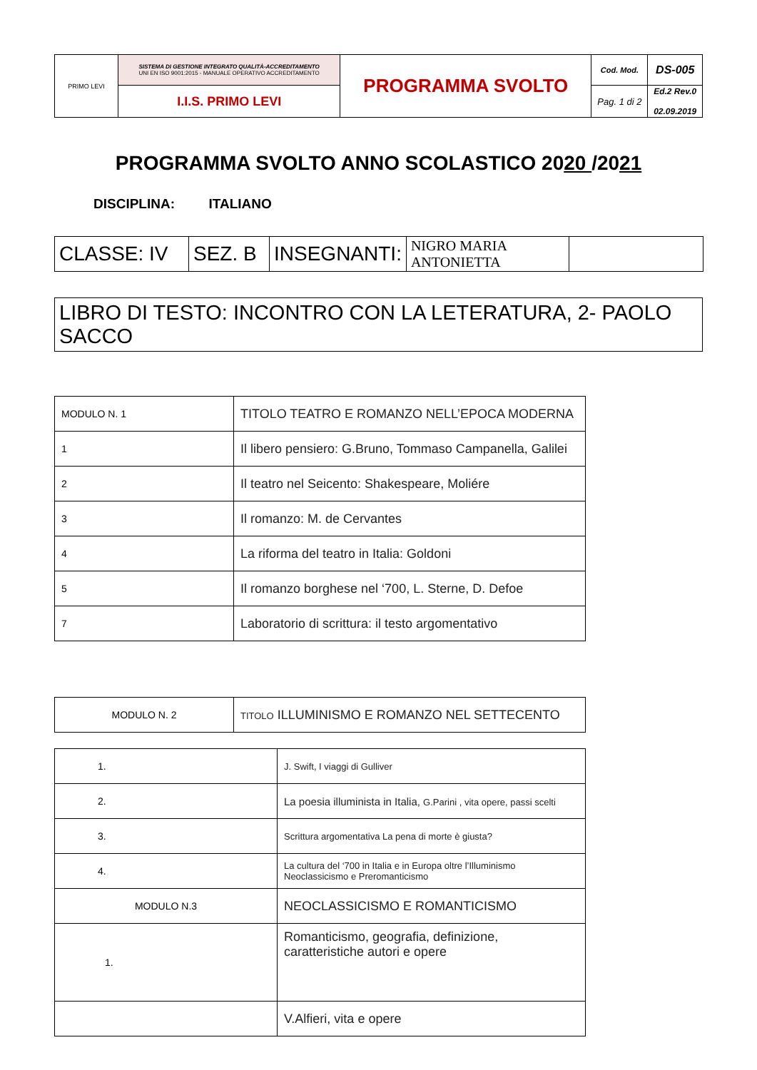| PRIMO LEVI | SISTEMA DI GESTIONE INTEGRATO QUALITÀ-ACCREDITAMENTO UNI EN ISO 9001:2015 - MANUALE OPERATIVO ACCREDITAMENTO | PROGRAMMA SVOLTO | Cod. Mod. | DS-005 |
| | I.I.S. PRIMO LEVI | | Pag. 1 di 2 | Ed.2 Rev.0 02.09.2019 |
PROGRAMMA SVOLTO ANNO SCOLASTICO 2020 /2021
DISCIPLINA: ITALIANO
| CLASSE: IV | SEZ. B | INSEGNANTI: | NIGRO MARIA ANTONIETTA | |
LIBRO DI TESTO: INCONTRO CON LA LETERATURA, 2- PAOLO SACCO
| MODULO N. 1 | TITOLO TEATRO E ROMANZO NELL’EPOCA MODERNA |
| 1 | Il libero pensiero: G.Bruno, Tommaso Campanella, Galilei |
| 2 | Il teatro nel Seicento: Shakespeare, Moliére |
| 3 | Il romanzo: M. de Cervantes |
| 4 | La riforma del teatro in Italia: Goldoni |
| 5 | Il romanzo borghese nel ‘700, L. Sterne, D. Defoe |
| 7 | Laboratorio di scrittura: il testo argomentativo |
| MODULO N. 2 | TITOLO ILLUMINISMO E ROMANZO NEL SETTECENTO |
| 1. | J. Swift, I viaggi di Gulliver |
| 2. | La poesia illuminista in Italia, G.Parini , vita opere, passi scelti |
| 3. | Scrittura argomentativa La pena di morte è giusta? |
| 4. | La cultura del ‘700 in Italia e in Europa oltre l’Illuminismo Neoclassicismo e Preromanticismo |
| MODULO N.3 | NEOCLASSICISMO E ROMANTICISMO |
| 1. | Romanticismo, geografia, definizione, caratteristiche autori e opere |
| | V.Alfieri, vita e opere |